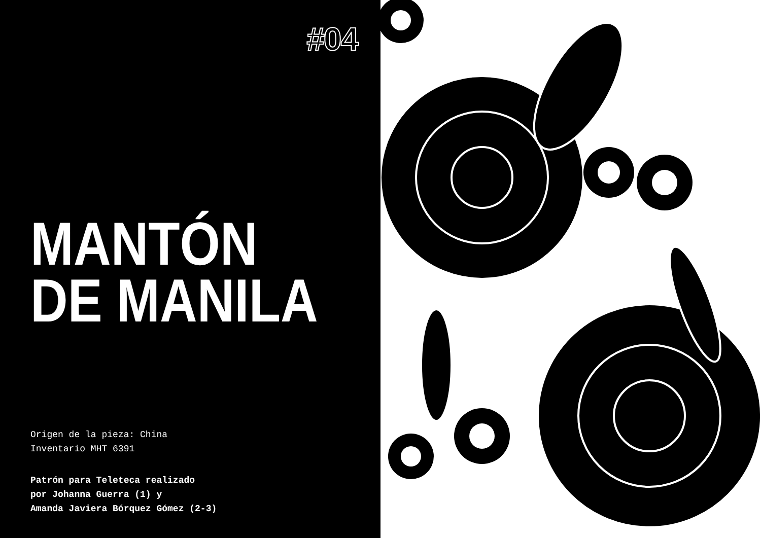#04
MANTÓN
DE MANILA
Origen de la pieza: China
Inventario MHT 6391
Patrón para Teleteca realizado
por Johanna Guerra (1) y
Amanda Javiera Bórquez Gómez (2-3)